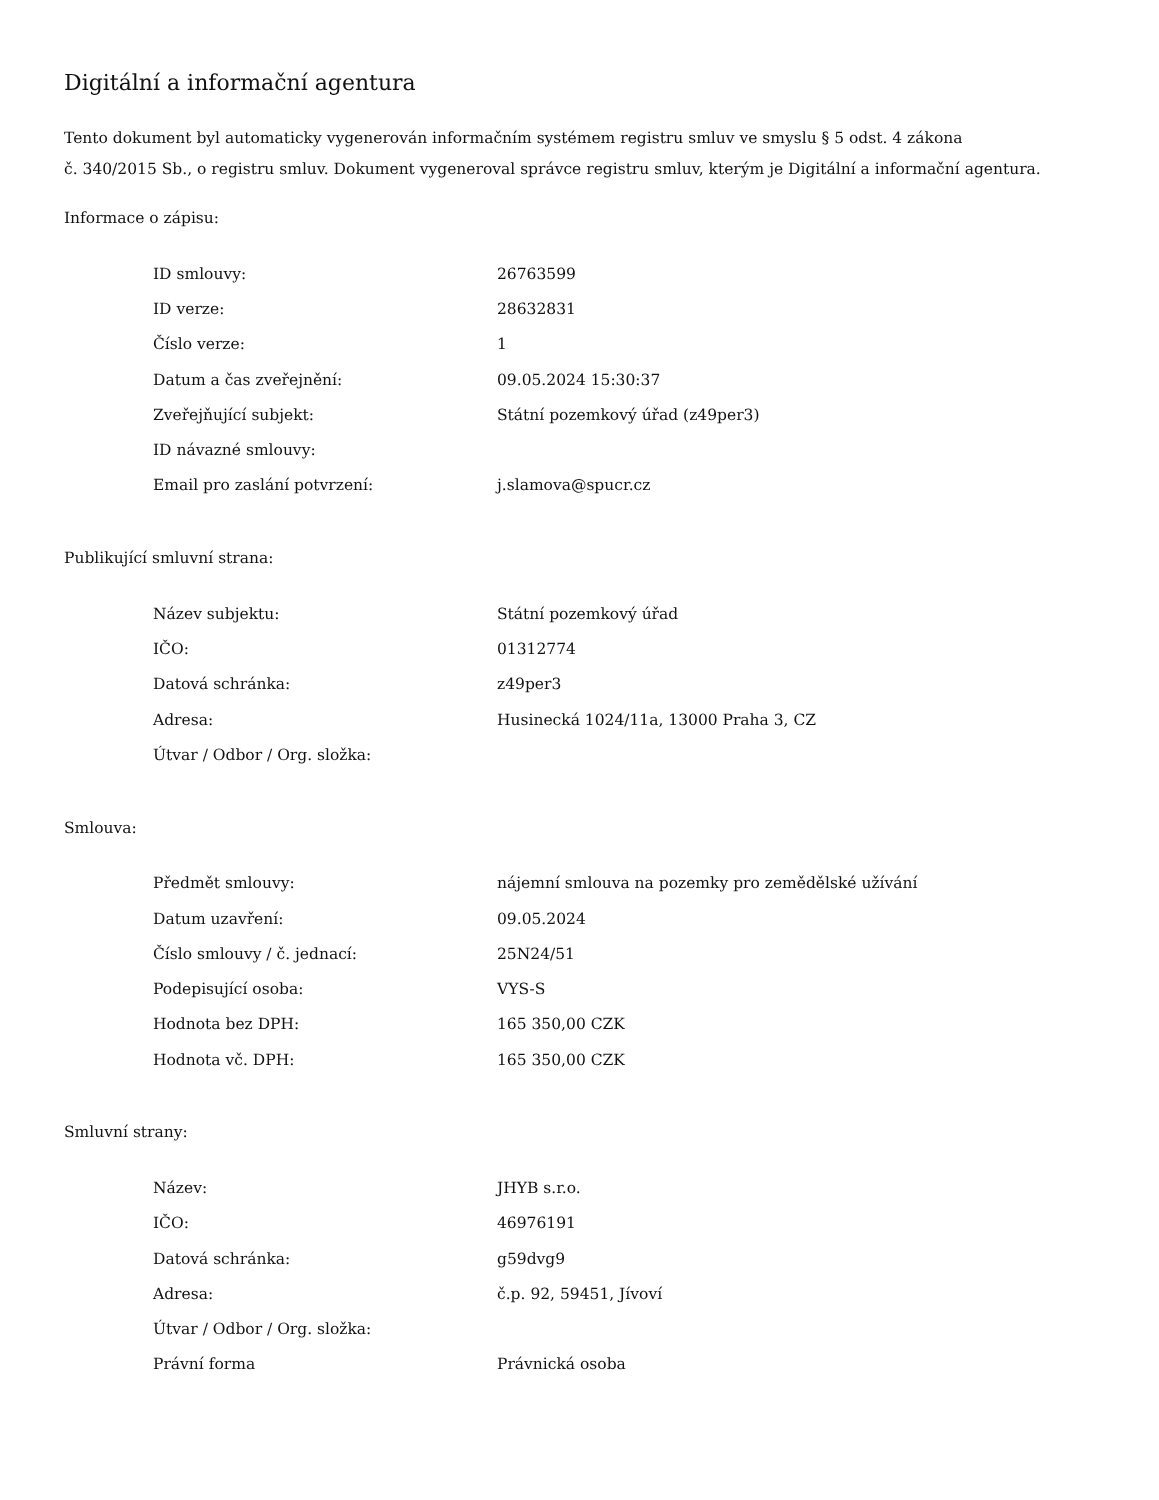Digitální a informační agentura
Tento dokument byl automaticky vygenerován informačním systémem registru smluv ve smyslu § 5 odst. 4 zákona
č. 340/2015 Sb., o registru smluv. Dokument vygeneroval správce registru smluv, kterým je Digitální a informační agentura.
Informace o zápisu:
| ID smlouvy: | 26763599 |
| ID verze: | 28632831 |
| Číslo verze: | 1 |
| Datum a čas zveřejnění: | 09.05.2024 15:30:37 |
| Zveřejňující subjekt: | Státní pozemkový úřad (z49per3) |
| ID návazné smlouvy: | |
| Email pro zaslání potvrzení: | j.slamova@spucr.cz |
Publikující smluvní strana:
| Název subjektu: | Státní pozemkový úřad |
| IČO: | 01312774 |
| Datová schránka: | z49per3 |
| Adresa: | Husinecká 1024/11a, 13000 Praha 3, CZ |
| Útvar / Odbor / Org. složka: | |
Smlouva:
| Předmět smlouvy: | nájemní smlouva na pozemky pro zemědělské užívání |
| Datum uzavření: | 09.05.2024 |
| Číslo smlouvy / č. jednací: | 25N24/51 |
| Podepisující osoba: | VYS-S |
| Hodnota bez DPH: | 165 350,00 CZK |
| Hodnota vč. DPH: | 165 350,00 CZK |
Smluvní strany:
| Název: | JHYB s.r.o. |
| IČO: | 46976191 |
| Datová schránka: | g59dvg9 |
| Adresa: | č.p. 92, 59451, Jívoví |
| Útvar / Odbor / Org. složka: | |
| Právní forma | Právnická osoba |